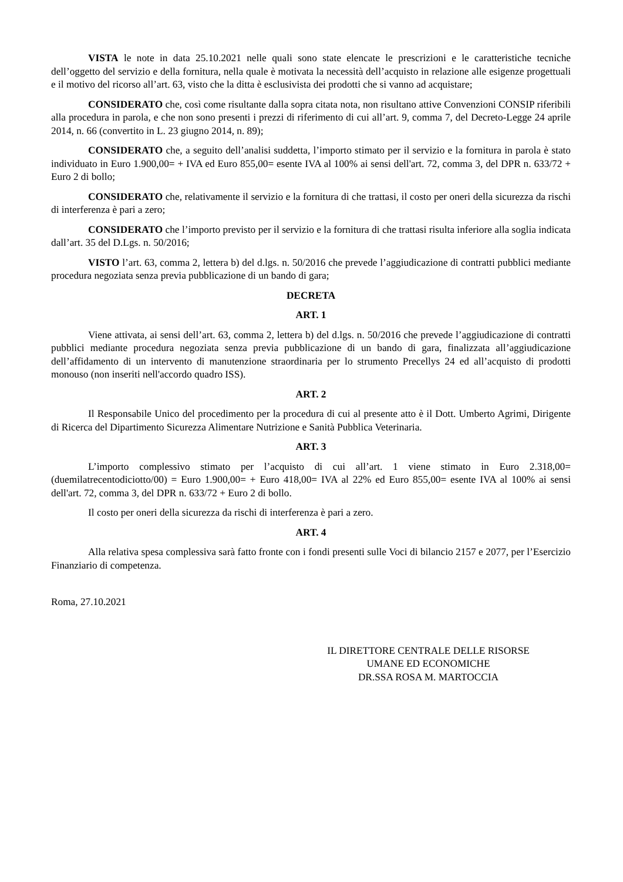VISTA le note in data 25.10.2021 nelle quali sono state elencate le prescrizioni e le caratteristiche tecniche dell’oggetto del servizio e della fornitura, nella quale è motivata la necessità dell’acquisto in relazione alle esigenze progettuali e il motivo del ricorso all’art. 63, visto che la ditta è esclusivista dei prodotti che si vanno ad acquistare;
CONSIDERATO che, così come risultante dalla sopra citata nota, non risultano attive Convenzioni CONSIP riferibili alla procedura in parola, e che non sono presenti i prezzi di riferimento di cui all’art. 9, comma 7, del Decreto-Legge 24 aprile 2014, n. 66 (convertito in L. 23 giugno 2014, n. 89);
CONSIDERATO che, a seguito dell’analisi suddetta, l’importo stimato per il servizio e la fornitura in parola è stato individuato in Euro 1.900,00= + IVA ed Euro 855,00= esente IVA al 100% ai sensi dell'art. 72, comma 3, del DPR n. 633/72 + Euro 2 di bollo;
CONSIDERATO che, relativamente il servizio e la fornitura di che trattasi, il costo per oneri della sicurezza da rischi di interferenza è pari a zero;
CONSIDERATO che l’importo previsto per il servizio e la fornitura di che trattasi risulta inferiore alla soglia indicata dall’art. 35 del D.Lgs. n. 50/2016;
VISTO l’art. 63, comma 2, lettera b) del d.lgs. n. 50/2016 che prevede l’aggiudicazione di contratti pubblici mediante procedura negoziata senza previa pubblicazione di un bando di gara;
DECRETA
ART. 1
Viene attivata, ai sensi dell’art. 63, comma 2, lettera b) del d.lgs. n. 50/2016 che prevede l’aggiudicazione di contratti pubblici mediante procedura negoziata senza previa pubblicazione di un bando di gara, finalizzata all’aggiudicazione dell’affidamento di un intervento di manutenzione straordinaria per lo strumento Precellys 24 ed all’acquisto di prodotti monouso (non inseriti nell'accordo quadro ISS).
ART. 2
Il Responsabile Unico del procedimento per la procedura di cui al presente atto è il Dott. Umberto Agrimi, Dirigente di Ricerca del Dipartimento Sicurezza Alimentare Nutrizione e Sanità Pubblica Veterinaria.
ART. 3
L’importo complessivo stimato per l’acquisto di cui all’art. 1 viene stimato in Euro 2.318,00= (duemilatrecentodiciotto/00) = Euro 1.900,00= + Euro 418,00= IVA al 22% ed Euro 855,00= esente IVA al 100% ai sensi dell'art. 72, comma 3, del DPR n. 633/72 + Euro 2 di bollo.
Il costo per oneri della sicurezza da rischi di interferenza è pari a zero.
ART. 4
Alla relativa spesa complessiva sarà fatto fronte con i fondi presenti sulle Voci di bilancio 2157 e 2077, per l’Esercizio Finanziario di competenza.
Roma, 27.10.2021
IL DIRETTORE CENTRALE DELLE RISORSE
UMANE ED ECONOMICHE
DR.SSA ROSA M. MARTOCCIA